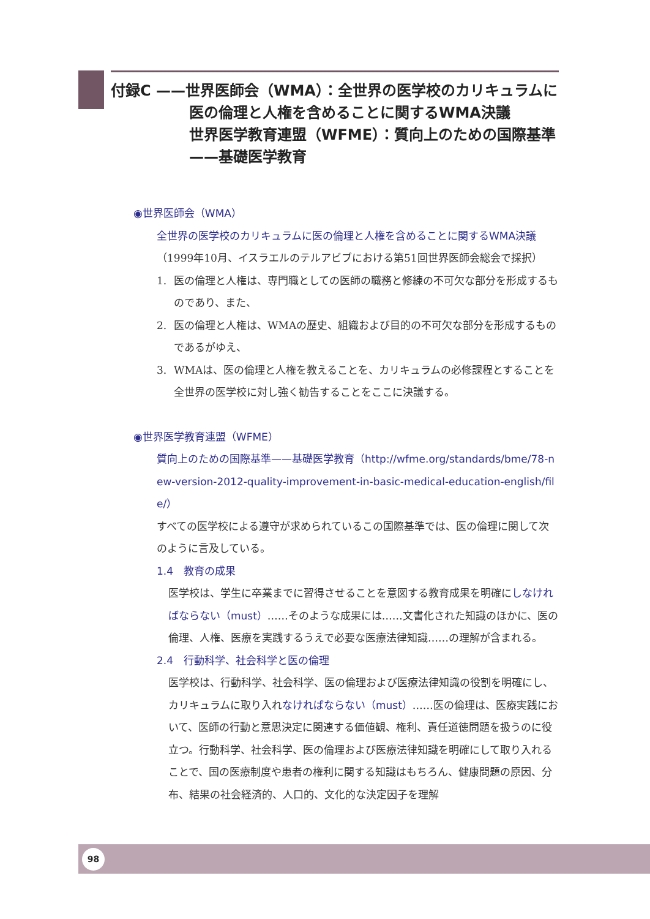付録C ——世界医師会（WMA）：全世界の医学校のカリキュラムに
医の倫理と人権を含めることに関するWMA決議
世界医学教育連盟（WFME）：質向上のための国際基準
——基礎医学教育
◉世界医師会（WMA）
全世界の医学校のカリキュラムに医の倫理と人権を含めることに関するWMA決議
（1999年10月、イスラエルのテルアビブにおける第51回世界医師会総会で採択）
1. 医の倫理と人権は、専門職としての医師の職務と修練の不可欠な部分を形成するものであり、また、
2. 医の倫理と人権は、WMAの歴史、組織および目的の不可欠な部分を形成するものであるがゆえ、
3. WMAは、医の倫理と人権を教えることを、カリキュラムの必修課程とすることを全世界の医学校に対し強く勧告することをここに決議する。
◉世界医学教育連盟（WFME）
質向上のための国際基準——基礎医学教育（http://wfme.org/standards/bme/78-new-version-2012-quality-improvement-in-basic-medical-education-english/file/）
すべての医学校による遵守が求められているこの国際基準では、医の倫理に関して次のように言及している。
1.4　教育の成果
医学校は、学生に卒業までに習得させることを意図する教育成果を明確にしなければならない（must）……そのような成果には……文書化された知識のほかに、医の倫理、人権、医療を実践するうえで必要な医療法律知識……の理解が含まれる。
2.4　行動科学、社会科学と医の倫理
医学校は、行動科学、社会科学、医の倫理および医療法律知識の役割を明確にし、カリキュラムに取り入れなければならない（must）……医の倫理は、医療実践において、医師の行動と意思決定に関連する価値観、権利、責任道徳問題を扱うのに役立つ。行動科学、社会科学、医の倫理および医療法律知識を明確にして取り入れることで、国の医療制度や患者の権利に関する知識はもちろん、健康問題の原因、分布、結果の社会経済的、人口的、文化的な決定因子を理解
98